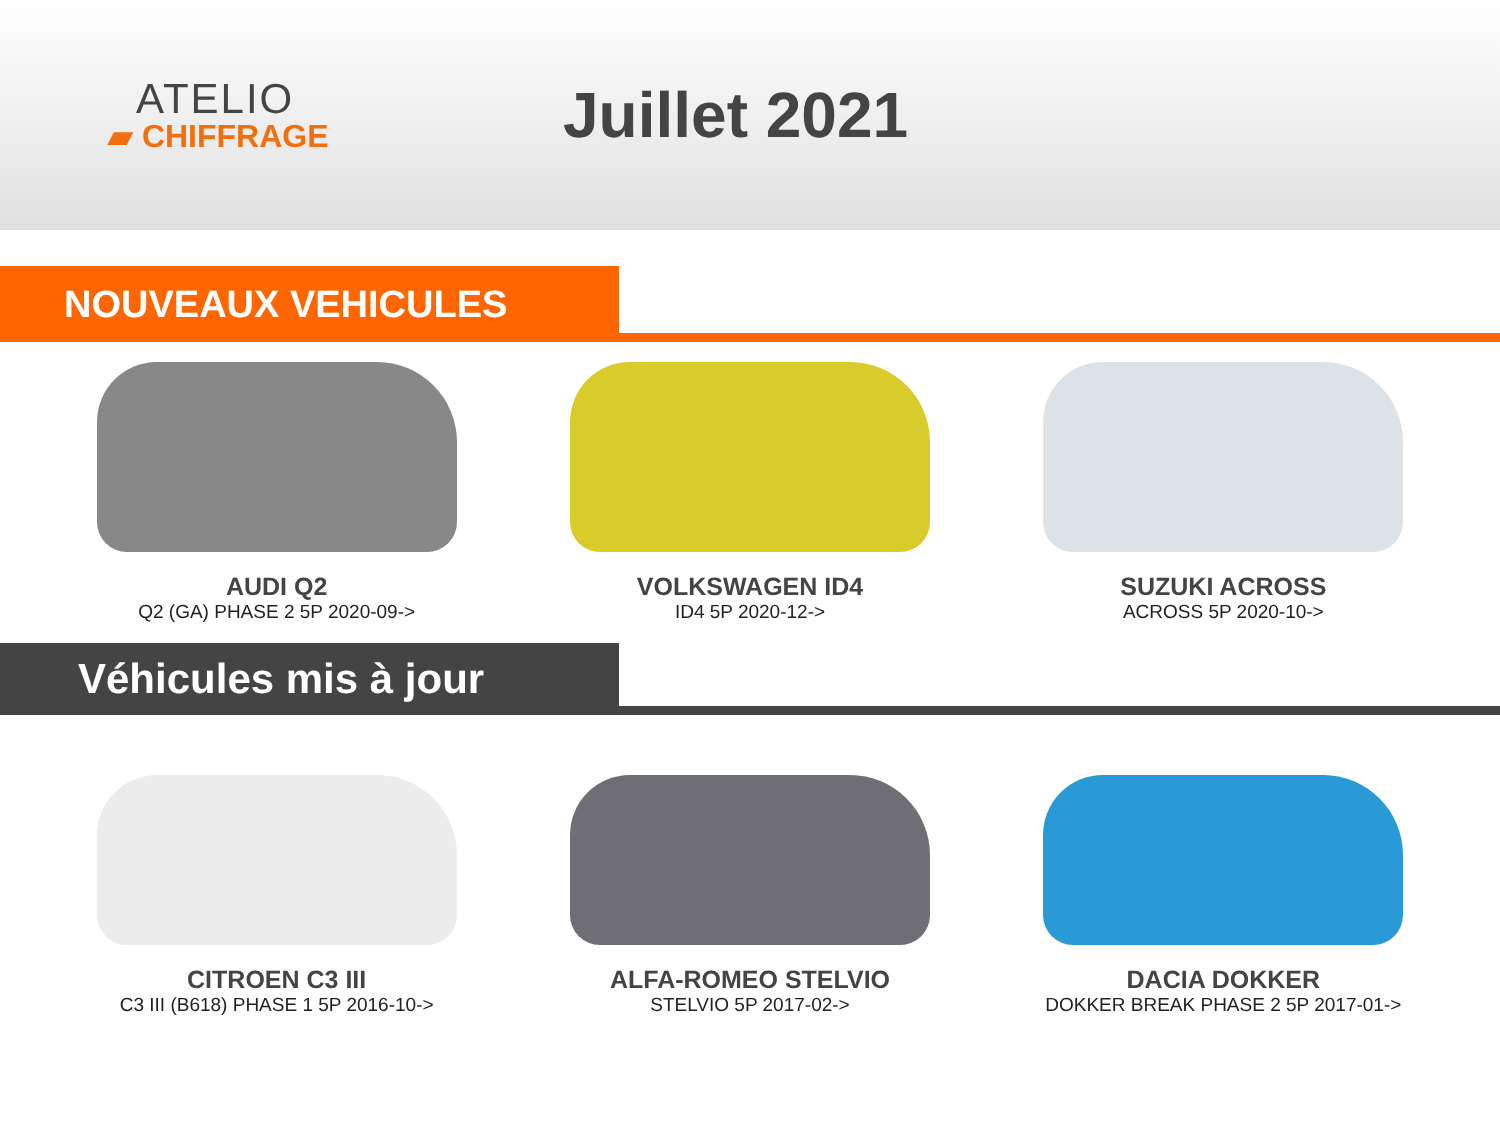ATELIO
▰ CHIFFRAGE
Juillet 2021
NOUVEAUX VEHICULES
AUDI Q2
Q2 (GA) PHASE 2 5P 2020-09->
VOLKSWAGEN ID4
ID4 5P 2020-12->
SUZUKI ACROSS
ACROSS 5P 2020-10->
Véhicules mis à jour
CITROEN C3 III
C3 III (B618) PHASE 1 5P 2016-10->
ALFA-ROMEO STELVIO
STELVIO 5P 2017-02->
DACIA DOKKER
DOKKER BREAK PHASE 2 5P 2017-01->